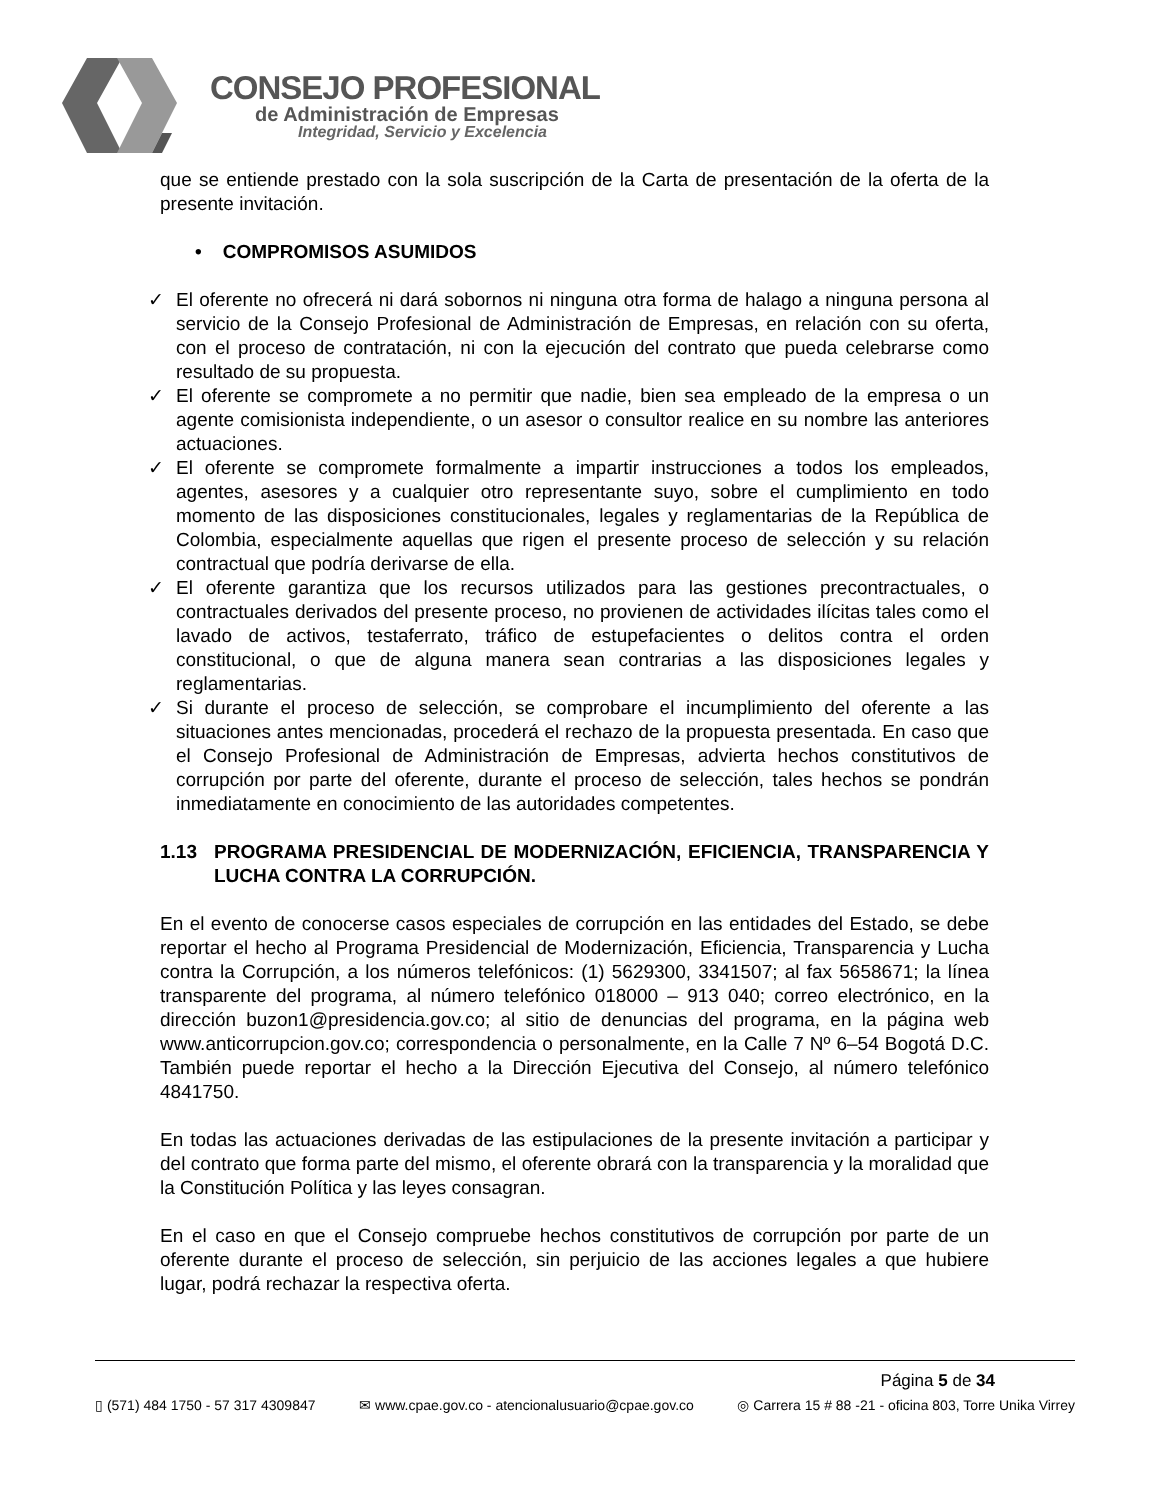CONSEJO PROFESIONAL
de Administración de Empresas
Integridad, Servicio y Excelencia
que se entiende prestado con la sola suscripción de la Carta de presentación de la oferta de la presente invitación.
• COMPROMISOS ASUMIDOS
✓ El oferente no ofrecerá ni dará sobornos ni ninguna otra forma de halago a ninguna persona al servicio de la Consejo Profesional de Administración de Empresas, en relación con su oferta, con el proceso de contratación, ni con la ejecución del contrato que pueda celebrarse como resultado de su propuesta.
✓ El oferente se compromete a no permitir que nadie, bien sea empleado de la empresa o un agente comisionista independiente, o un asesor o consultor realice en su nombre las anteriores actuaciones.
✓ El oferente se compromete formalmente a impartir instrucciones a todos los empleados, agentes, asesores y a cualquier otro representante suyo, sobre el cumplimiento en todo momento de las disposiciones constitucionales, legales y reglamentarias de la República de Colombia, especialmente aquellas que rigen el presente proceso de selección y su relación contractual que podría derivarse de ella.
✓ El oferente garantiza que los recursos utilizados para las gestiones precontractuales, o contractuales derivados del presente proceso, no provienen de actividades ilícitas tales como el lavado de activos, testaferrato, tráfico de estupefacientes o delitos contra el orden constitucional, o que de alguna manera sean contrarias a las disposiciones legales y reglamentarias.
✓ Si durante el proceso de selección, se comprobare el incumplimiento del oferente a las situaciones antes mencionadas, procederá el rechazo de la propuesta presentada. En caso que el Consejo Profesional de Administración de Empresas, advierta hechos constitutivos de corrupción por parte del oferente, durante el proceso de selección, tales hechos se pondrán inmediatamente en conocimiento de las autoridades competentes.
1.13 PROGRAMA PRESIDENCIAL DE MODERNIZACIÓN, EFICIENCIA, TRANSPARENCIA Y LUCHA CONTRA LA CORRUPCIÓN.
En el evento de conocerse casos especiales de corrupción en las entidades del Estado, se debe reportar el hecho al Programa Presidencial de Modernización, Eficiencia, Transparencia y Lucha contra la Corrupción, a los números telefónicos: (1) 5629300, 3341507; al fax 5658671; la línea transparente del programa, al número telefónico 018000 – 913 040; correo electrónico, en la dirección buzon1@presidencia.gov.co; al sitio de denuncias del programa, en la página web www.anticorrupcion.gov.co; correspondencia o personalmente, en la Calle 7 Nº 6–54 Bogotá D.C. También puede reportar el hecho a la Dirección Ejecutiva del Consejo, al número telefónico 4841750.
En todas las actuaciones derivadas de las estipulaciones de la presente invitación a participar y del contrato que forma parte del mismo, el oferente obrará con la transparencia y la moralidad que la Constitución Política y las leyes consagran.
En el caso en que el Consejo compruebe hechos constitutivos de corrupción por parte de un oferente durante el proceso de selección, sin perjuicio de las acciones legales a que hubiere lugar, podrá rechazar la respectiva oferta.
Página 5 de 34
▯ (571) 484 1750 - 57 317 4309847 ✉ www.cpae.gov.co - atencionalusuario@cpae.gov.co ◎ Carrera 15 # 88 -21 - oficina 803, Torre Unika Virrey